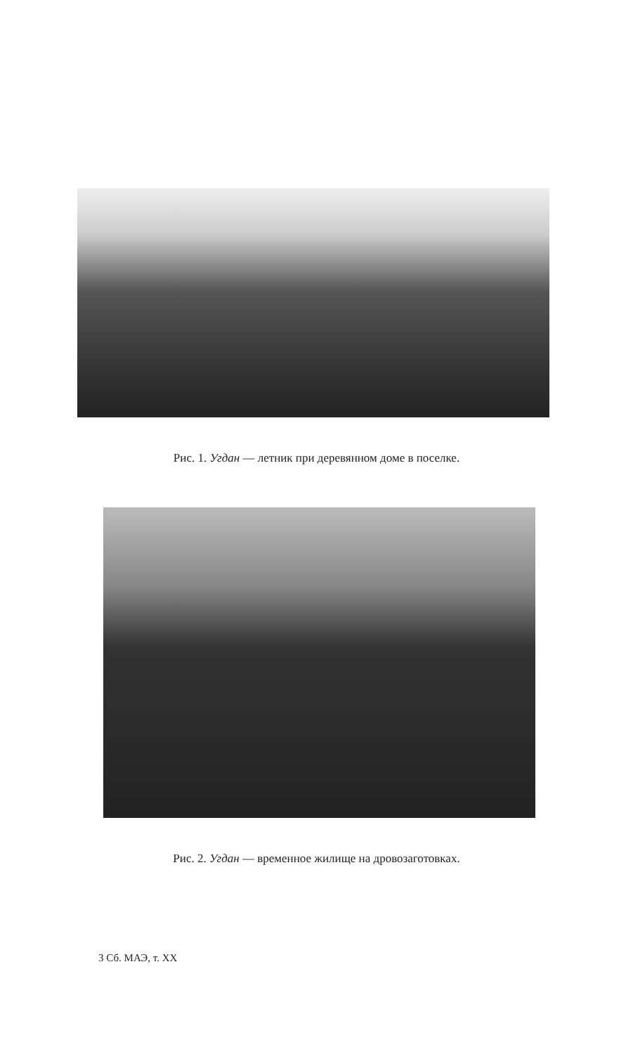Рис. 1. Угдан — летник при деревянном доме в поселке.
Рис. 2. Угдан — временное жилище на дровозаготовках.
3 Сб. МАЭ, т. XX